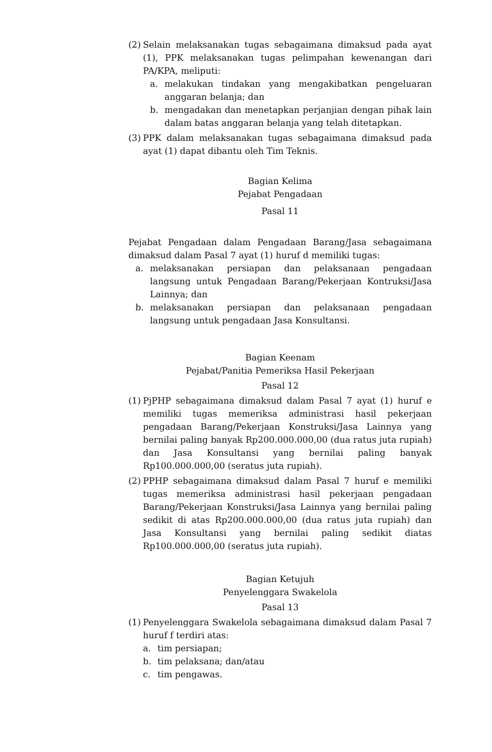(2) Selain melaksanakan tugas sebagaimana dimaksud pada ayat (1), PPK melaksanakan tugas pelimpahan kewenangan dari PA/KPA, meliputi:
a. melakukan tindakan yang mengakibatkan pengeluaran anggaran belanja; dan
b. mengadakan dan menetapkan perjanjian dengan pihak lain dalam batas anggaran belanja yang telah ditetapkan.
(3) PPK dalam melaksanakan tugas sebagaimana dimaksud pada ayat (1) dapat dibantu oleh Tim Teknis.
Bagian Kelima
Pejabat Pengadaan
Pasal 11
Pejabat Pengadaan dalam Pengadaan Barang/Jasa sebagaimana dimaksud dalam Pasal 7 ayat (1) huruf d memiliki tugas:
a. melaksanakan persiapan dan pelaksanaan pengadaan langsung untuk Pengadaan Barang/Pekerjaan Kontruksi/Jasa Lainnya; dan
b. melaksanakan persiapan dan pelaksanaan pengadaan langsung untuk pengadaan Jasa Konsultansi.
Bagian Keenam
Pejabat/Panitia Pemeriksa Hasil Pekerjaan
Pasal 12
(1) PjPHP sebagaimana dimaksud dalam Pasal 7 ayat (1) huruf e memiliki tugas memeriksa administrasi hasil pekerjaan pengadaan Barang/Pekerjaan Konstruksi/Jasa Lainnya yang bernilai paling banyak Rp200.000.000,00 (dua ratus juta rupiah) dan Jasa Konsultansi yang bernilai paling banyak Rp100.000.000,00 (seratus juta rupiah).
(2) PPHP sebagaimana dimaksud dalam Pasal 7 huruf e memiliki tugas memeriksa administrasi hasil pekerjaan pengadaan Barang/Pekerjaan Konstruksi/Jasa Lainnya yang bernilai paling sedikit di atas Rp200.000.000,00 (dua ratus juta rupiah) dan Jasa Konsultansi yang bernilai paling sedikit diatas Rp100.000.000,00 (seratus juta rupiah).
Bagian Ketujuh
Penyelenggara Swakelola
Pasal 13
(1) Penyelenggara Swakelola sebagaimana dimaksud dalam Pasal 7 huruf f terdiri atas:
a. tim persiapan;
b. tim pelaksana; dan/atau
c. tim pengawas.